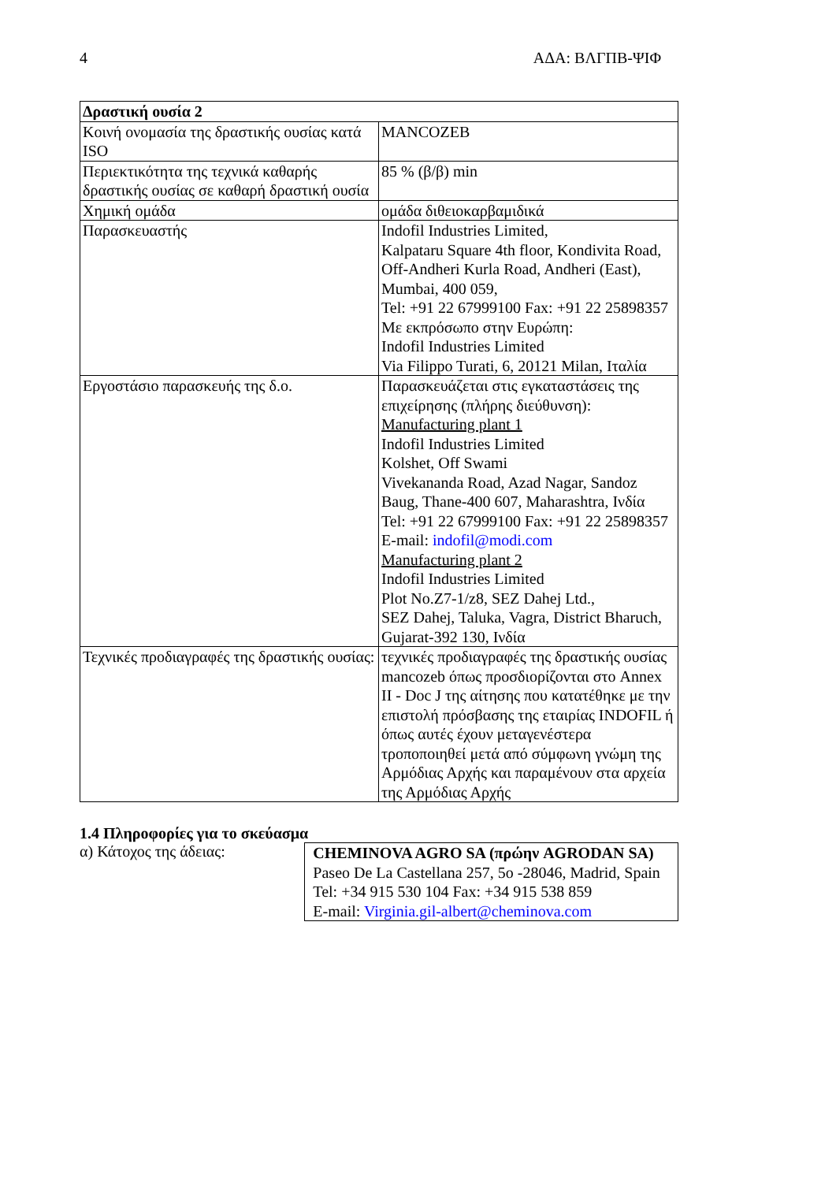4 ΑΔΑ: ΒΛΓΠΒ-ΨΙΦ
| Δραστική ουσία 2 | |
| Κοινή ονομασία της δραστικής ουσίας κατά ISO | MANCOZEB |
| Περιεκτικότητα της τεχνικά καθαρής δραστικής ουσίας σε καθαρή δραστική ουσία | 85 % (β/β) min |
| Χημική ομάδα | ομάδα διθειοκαρβαμιδικά |
| Παρασκευαστής | Indofil Industries Limited, Kalpataru Square 4th floor, Kondivita Road, Off-Andheri Kurla Road, Andheri (East), Mumbai, 400 059, Tel: +91 22 67999100 Fax: +91 22 25898357 Με εκπρόσωπο στην Ευρώπη: Indofil Industries Limited Via Filippo Turati, 6, 20121 Milan, Ιταλία |
| Εργοστάσιο παρασκευής της δ.ο. | Παρασκευάζεται στις εγκαταστάσεις της επιχείρησης (πλήρης διεύθυνση): Manufacturing plant 1 Indofil Industries Limited Kolshet, Off Swami Vivekananda Road, Azad Nagar, Sandoz Baug, Thane-400 607, Maharashtra, Ινδία Tel: +91 22 67999100 Fax: +91 22 25898357 E-mail: indofil@modi.com Manufacturing plant 2 Indofil Industries Limited Plot No.Z7-1/z8, SEZ Dahej Ltd., SEZ Dahej, Taluka, Vagra, District Bharuch, Gujarat-392 130, Ινδία |
| Τεχνικές προδιαγραφές της δραστικής ουσίας: | τεχνικές προδιαγραφές της δραστικής ουσίας mancozeb όπως προσδιορίζονται στο Annex II - Doc J της αίτησης που κατατέθηκε με την επιστολή πρόσβασης της εταιρίας INDOFIL ή όπως αυτές έχουν μεταγενέστερα τροποποιηθεί μετά από σύμφωνη γνώμη της Αρμόδιας Αρχής και παραμένουν στα αρχεία της Αρμόδιας Αρχής |
1.4 Πληροφορίες για το σκεύασμα
α) Κάτοχος της άδειας:
CHEMINOVA AGRO SA (πρώην AGRODAN SA)
Paseo De La Castellana 257, 5o -28046, Madrid, Spain
Tel: +34 915 530 104 Fax: +34 915 538 859
E-mail: Virginia.gil-albert@cheminova.com